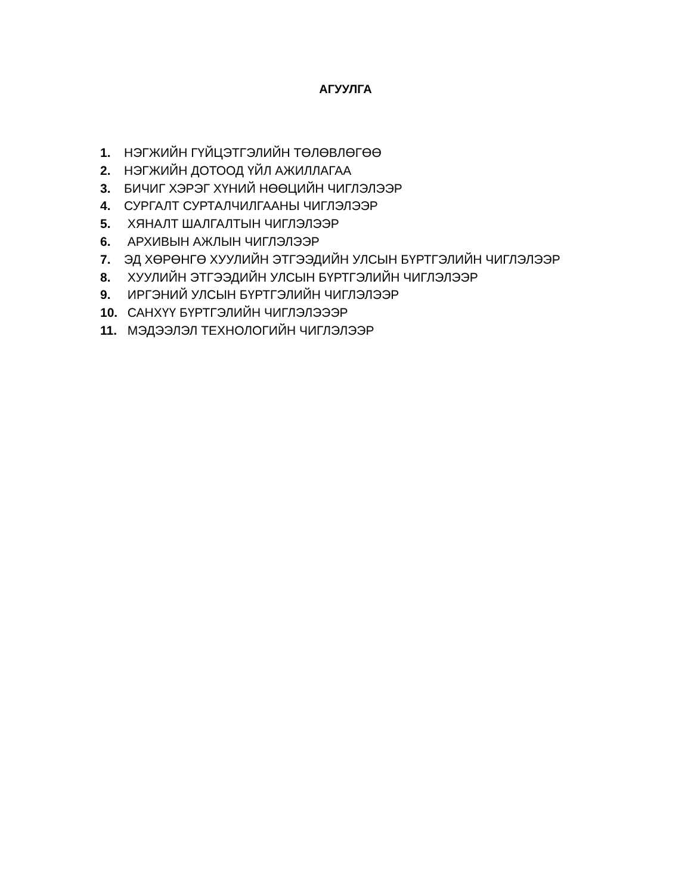АГУУЛГА
1. НЭГЖИЙН ГҮЙЦЭТГЭЛИЙН ТӨЛӨВЛӨГӨӨ
2. НЭГЖИЙН ДОТООД ҮЙЛ АЖИЛЛАГАА
3. БИЧИГ ХЭРЭГ ХҮНИЙ НӨӨЦИЙН ЧИГЛЭЛЭЭР
4. СУРГАЛТ СУРТАЛЧИЛГААНЫ ЧИГЛЭЛЭЭР
5. ХЯНАЛТ ШАЛГАЛТЫН ЧИГЛЭЛЭЭР
6. АРХИВЫН АЖЛЫН ЧИГЛЭЛЭЭР
7. ЭД ХӨРӨНГӨ ХУУЛИЙН ЭТГЭЭДИЙН УЛСЫН БҮРТГЭЛИЙН ЧИГЛЭЛЭЭР
8. ХУУЛИЙН ЭТГЭЭДИЙН УЛСЫН БҮРТГЭЛИЙН ЧИГЛЭЛЭЭР
9. ИРГЭНИЙ УЛСЫН БҮРТГЭЛИЙН ЧИГЛЭЛЭЭР
10. САНХҮҮ БҮРТГЭЛИЙН ЧИГЛЭЛЭЭЭР
11. МЭДЭЭЛЭЛ ТЕХНОЛОГИЙН ЧИГЛЭЛЭЭР